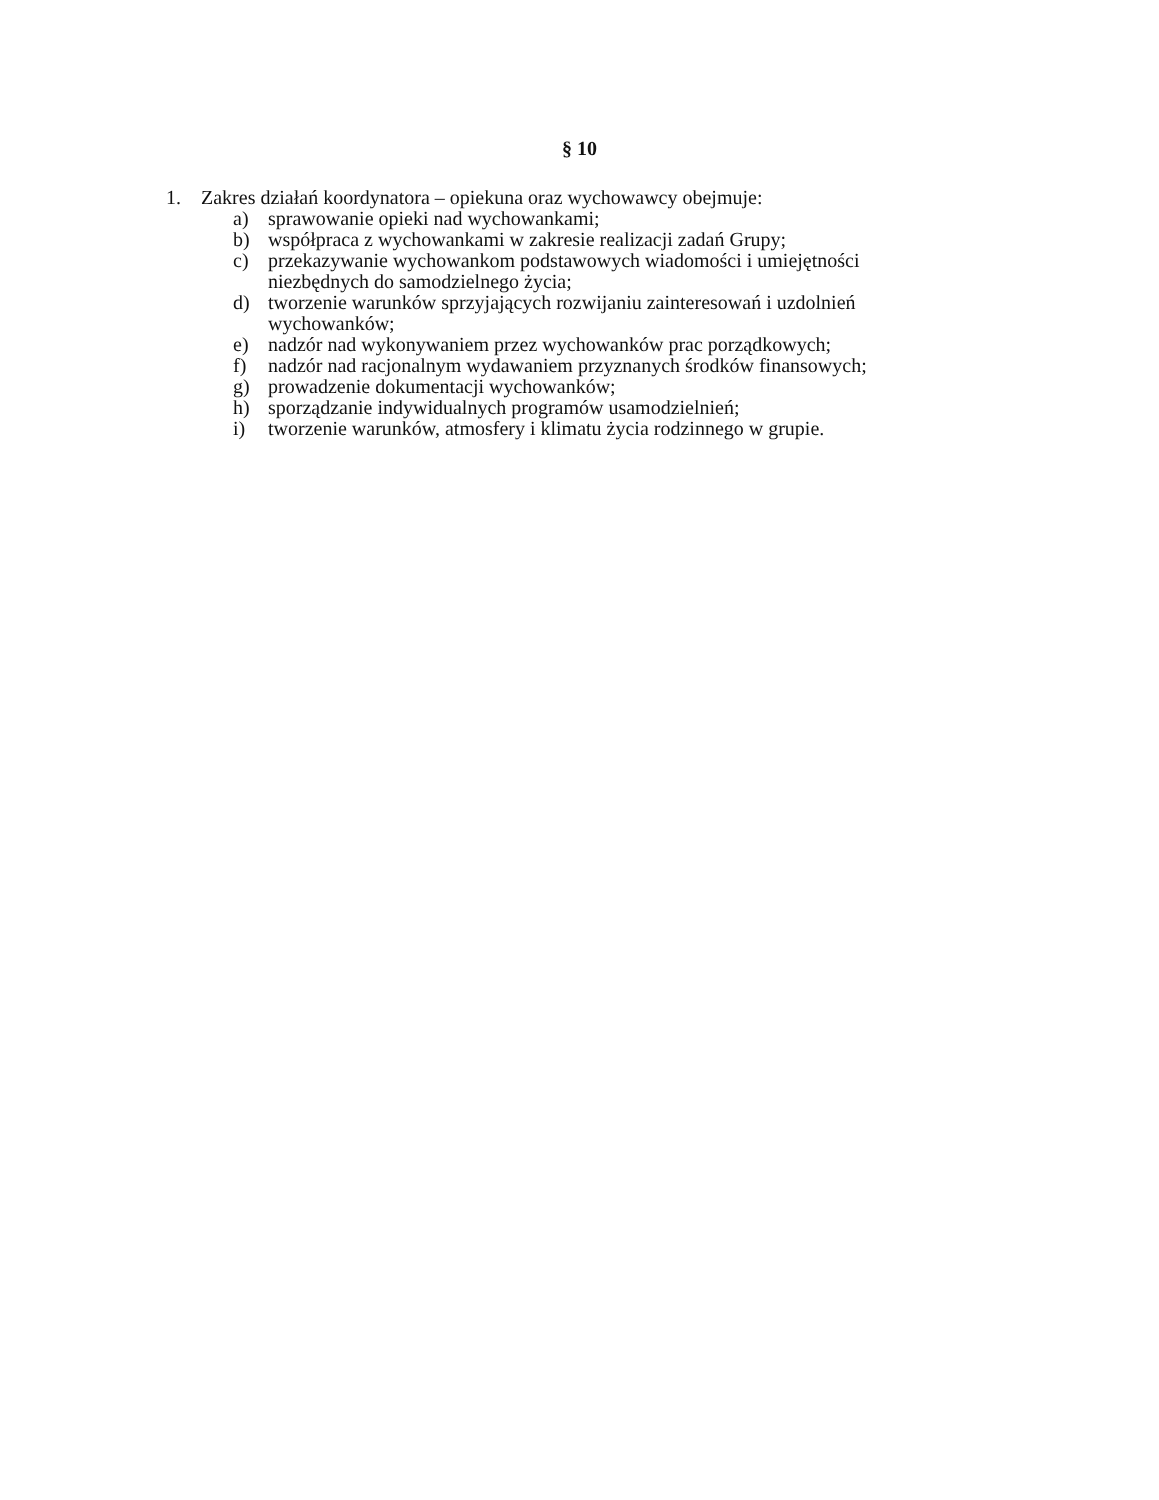§ 10
1. Zakres działań koordynatora – opiekuna oraz wychowawcy obejmuje:
a) sprawowanie opieki nad wychowankami;
b) współpraca z wychowankami w zakresie realizacji zadań Grupy;
c) przekazywanie wychowankom podstawowych wiadomości i umiejętności niezbędnych do samodzielnego życia;
d) tworzenie warunków sprzyjających rozwijaniu zainteresowań i uzdolnień wychowanków;
e) nadzór nad wykonywaniem przez wychowanków prac porządkowych;
f) nadzór nad racjonalnym wydawaniem przyznanych środków finansowych;
g) prowadzenie dokumentacji wychowanków;
h) sporządzanie indywidualnych programów usamodzielnień;
i) tworzenie warunków, atmosfery i klimatu życia rodzinnego w grupie.